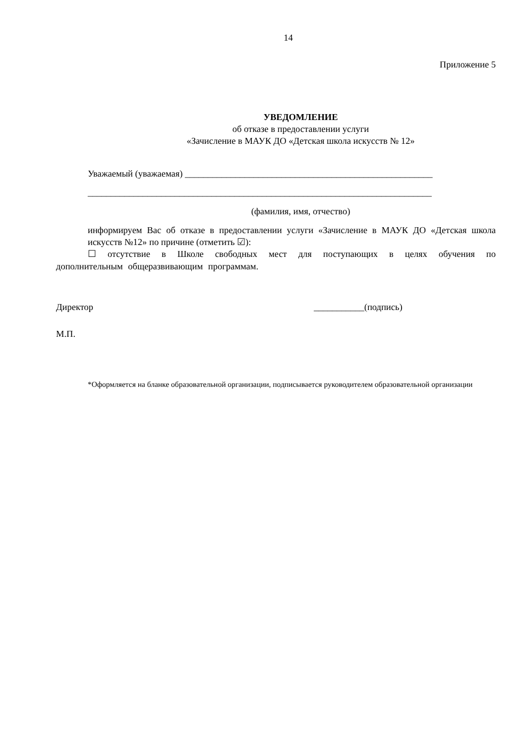14
Приложение 5
УВЕДОМЛЕНИЕ
об отказе в предоставлении услуги
«Зачисление в МАУК ДО «Детская школа искусств № 12»
Уважаемый (уважаемая) ______________________________________________________
___________________________________________________________________________
(фамилия, имя, отчество)
информируем Вас об отказе в предоставлении услуги «Зачисление в МАУК ДО «Детская школа искусств №12» по причине (отметить ☑):
☐ отсутствие в Школе свободных мест для поступающих в целях обучения по дополнительным общеразвивающим программам.
Директор ___________(подпись)
М.П.
*Оформляется на бланке образовательной организации, подписывается руководителем образовательной организации